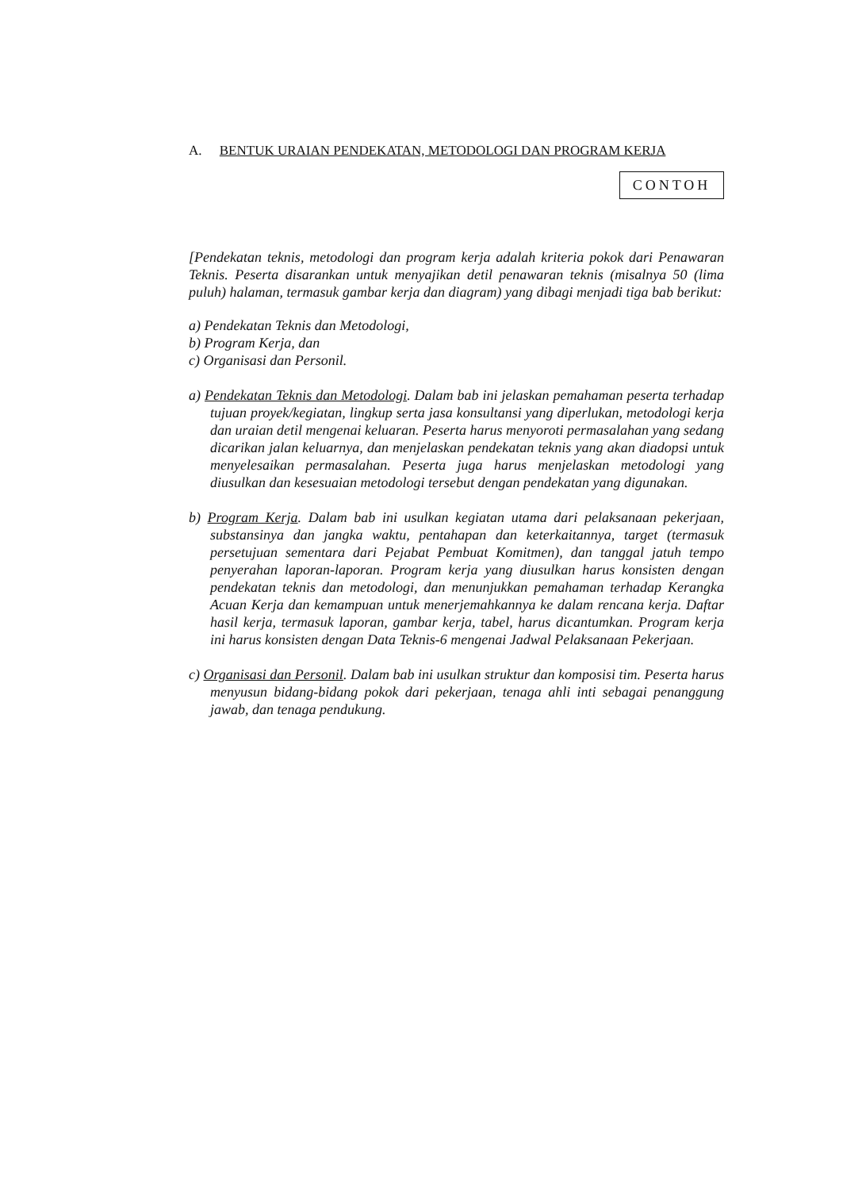A. BENTUK URAIAN PENDEKATAN, METODOLOGI DAN PROGRAM KERJA
CONTOH
[Pendekatan teknis, metodologi dan program kerja adalah kriteria pokok dari Penawaran Teknis. Peserta disarankan untuk menyajikan detil penawaran teknis (misalnya 50 (lima puluh) halaman, termasuk gambar kerja dan diagram) yang dibagi menjadi tiga bab berikut:
a) Pendekatan Teknis dan Metodologi,
b) Program Kerja, dan
c) Organisasi dan Personil.
a) Pendekatan Teknis dan Metodologi. Dalam bab ini jelaskan pemahaman peserta terhadap tujuan proyek/kegiatan, lingkup serta jasa konsultansi yang diperlukan, metodologi kerja dan uraian detil mengenai keluaran. Peserta harus menyoroti permasalahan yang sedang dicarikan jalan keluarnya, dan menjelaskan pendekatan teknis yang akan diadopsi untuk menyelesaikan permasalahan. Peserta juga harus menjelaskan metodologi yang diusulkan dan kesesuaian metodologi tersebut dengan pendekatan yang digunakan.
b) Program Kerja. Dalam bab ini usulkan kegiatan utama dari pelaksanaan pekerjaan, substansinya dan jangka waktu, pentahapan dan keterkaitannya, target (termasuk persetujuan sementara dari Pejabat Pembuat Komitmen), dan tanggal jatuh tempo penyerahan laporan-laporan. Program kerja yang diusulkan harus konsisten dengan pendekatan teknis dan metodologi, dan menunjukkan pemahaman terhadap Kerangka Acuan Kerja dan kemampuan untuk menerjemahkannya ke dalam rencana kerja. Daftar hasil kerja, termasuk laporan, gambar kerja, tabel, harus dicantumkan. Program kerja ini harus konsisten dengan Data Teknis-6 mengenai Jadwal Pelaksanaan Pekerjaan.
c) Organisasi dan Personil. Dalam bab ini usulkan struktur dan komposisi tim. Peserta harus menyusun bidang-bidang pokok dari pekerjaan, tenaga ahli inti sebagai penanggung jawab, dan tenaga pendukung.